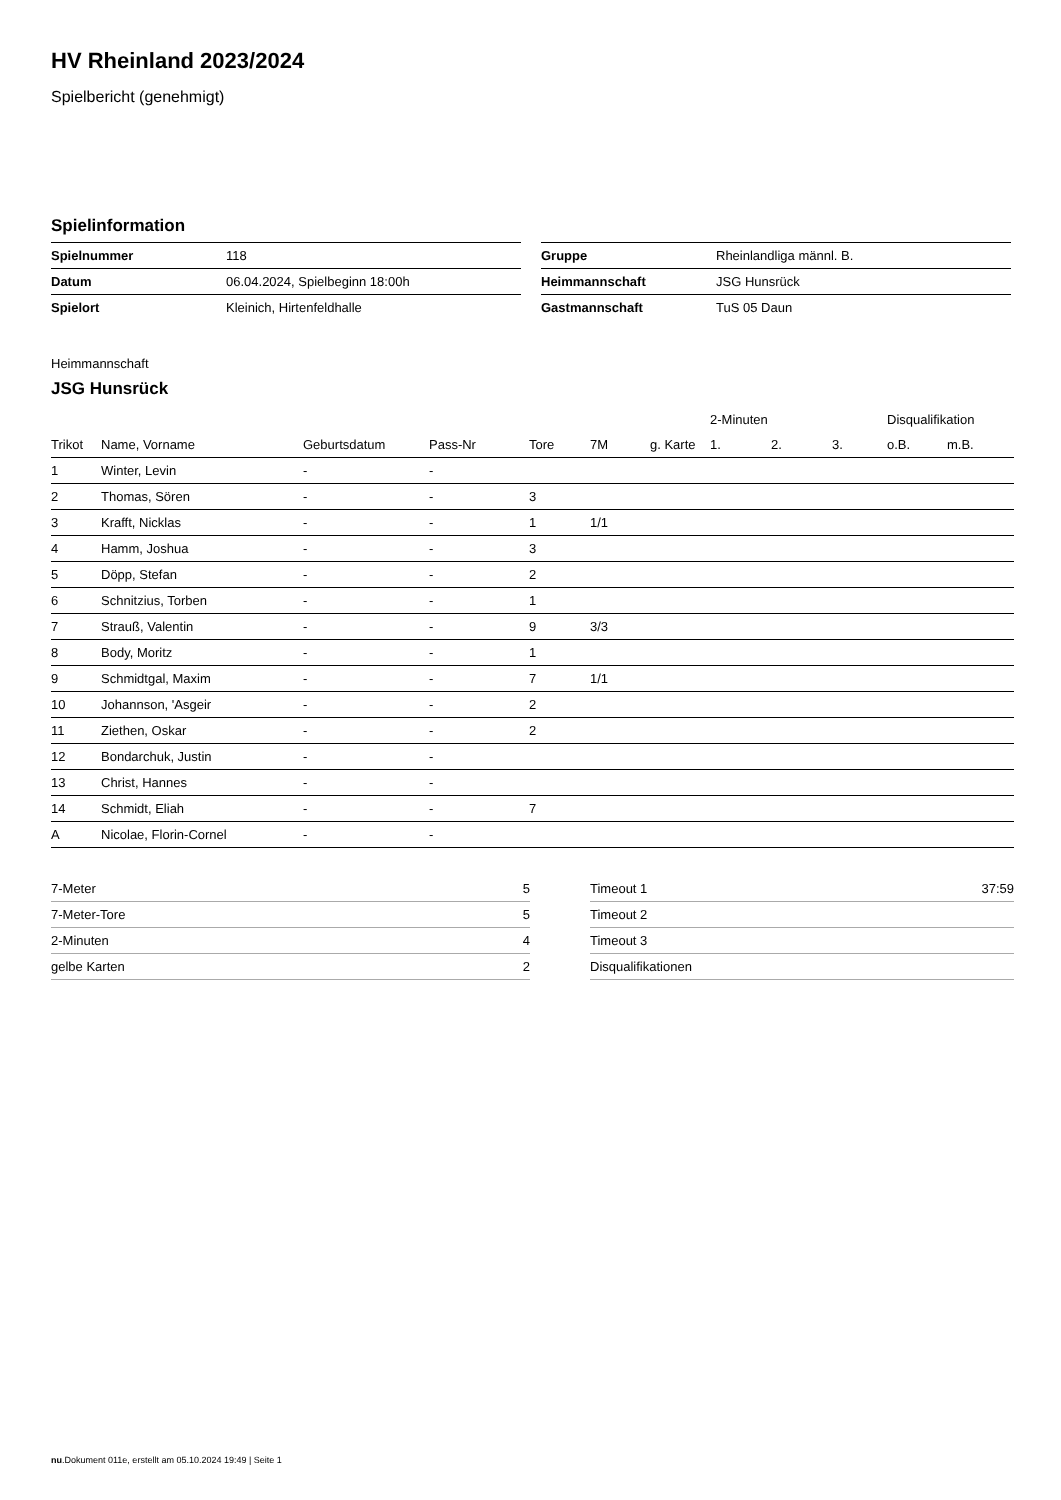HV Rheinland 2023/2024
Spielbericht (genehmigt)
Spielinformation
| Spielnummer | 118 |
| Datum | 06.04.2024, Spielbeginn 18:00h |
| Spielort | Kleinich, Hirtenfeldhalle |
| Gruppe | Rheinlandliga männl. B. |
| Heimmannschaft | JSG Hunsrück |
| Gastmannschaft | TuS 05 Daun |
Heimmannschaft
JSG Hunsrück
| | | | | | | | 2-Minuten | | | Disqualifikation | |
| --- | --- | --- | --- | --- | --- | --- | --- | --- | --- | --- | --- |
| Trikot | Name, Vorname | Geburtsdatum | Pass-Nr | Tore | 7M | g. Karte | 1. | 2. | 3. | o.B. | m.B. |
| 1 | Winter, Levin | - | - | | | | | | | | |
| 2 | Thomas, Sören | - | - | 3 | | | | | | | |
| 3 | Krafft, Nicklas | - | - | 1 | 1/1 | | | | | | |
| 4 | Hamm, Joshua | - | - | 3 | | | | | | | |
| 5 | Döpp, Stefan | - | - | 2 | | | | | | | |
| 6 | Schnitzius, Torben | - | - | 1 | | | | | | | |
| 7 | Strauß, Valentin | - | - | 9 | 3/3 | | | | | | |
| 8 | Body, Moritz | - | - | 1 | | | | | | | |
| 9 | Schmidtgal, Maxim | - | - | 7 | 1/1 | | | | | | |
| 10 | Johannson, 'Asgeir | - | - | 2 | | | | | | | |
| 11 | Ziethen, Oskar | - | - | 2 | | | | | | | |
| 12 | Bondarchuk, Justin | - | - | | | | | | | | |
| 13 | Christ, Hannes | - | - | | | | | | | | |
| 14 | Schmidt, Eliah | - | - | 7 | | | | | | | |
| A | Nicolae, Florin-Cornel | - | - | | | | | | | | |
| 7-Meter | 5 |
| 7-Meter-Tore | 5 |
| 2-Minuten | 4 |
| gelbe Karten | 2 |
| Timeout 1 | 37:59 |
| Timeout 2 | |
| Timeout 3 | |
| Disqualifikationen | |
nu.Dokument 011e, erstellt am 05.10.2024 19:49 | Seite 1